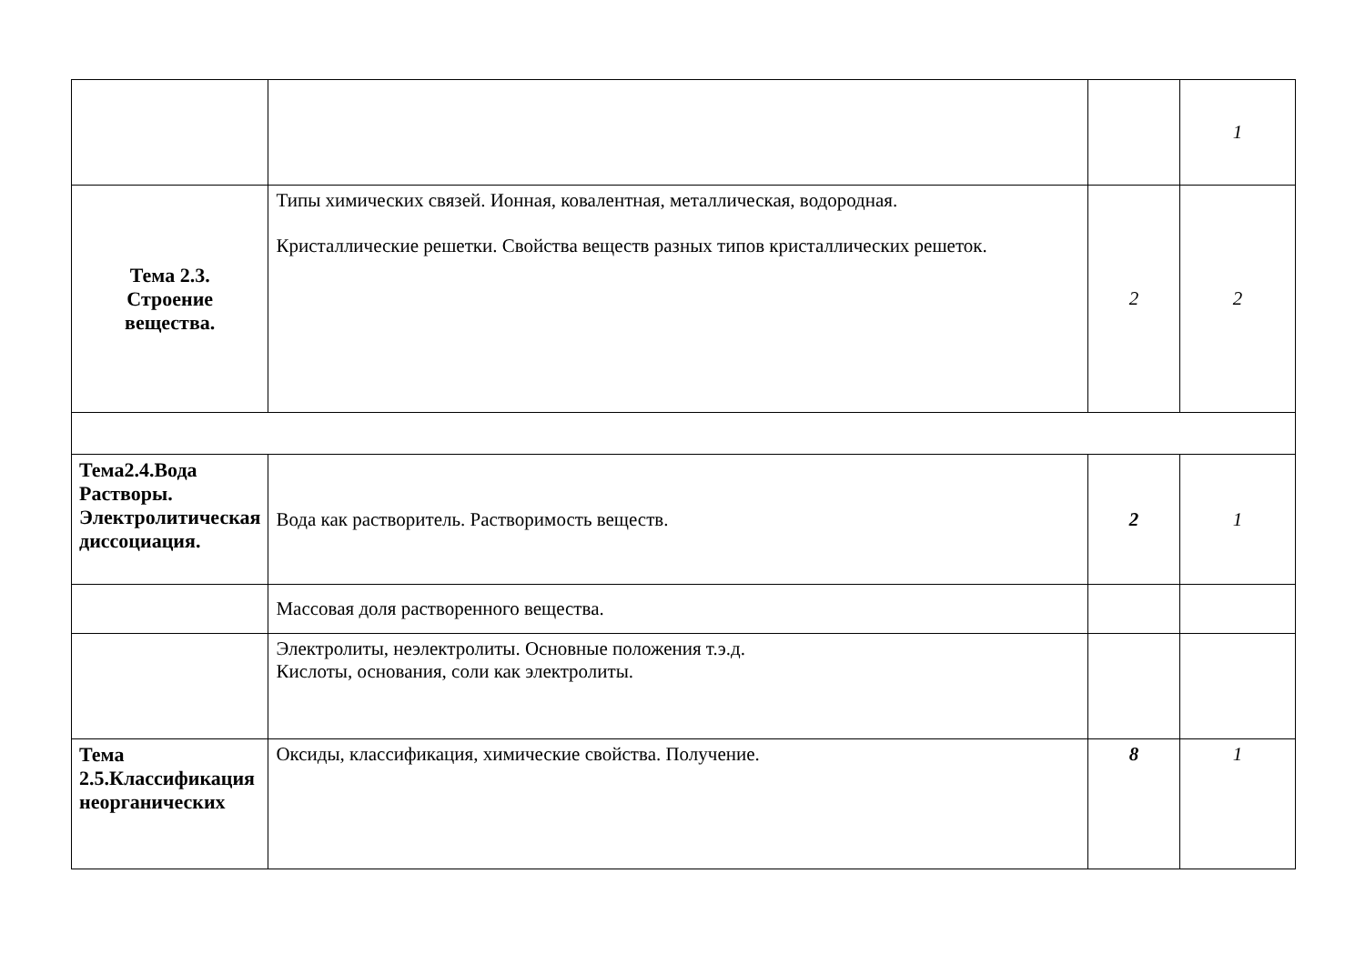| | | | 1 |
| Тема 2.3. Строение вещества. | Типы химических связей. Ионная, ковалентная, металлическая, водородная. Кристаллические решетки. Свойства веществ разных типов кристаллических решеток. | 2 | 2 |
| Тема2.4.Вода Растворы. Электролитическая диссоциация. | Вода как растворитель. Растворимость веществ. | 2 | 1 |
| | Массовая доля растворенного вещества. | | |
| | Электролиты, неэлектролиты. Основные положения т.э.д. Кислоты, основания, соли как электролиты. | | |
| Тема 2.5.Классификация неорганических | Оксиды, классификация, химические свойства. Получение. | 8 | 1 |